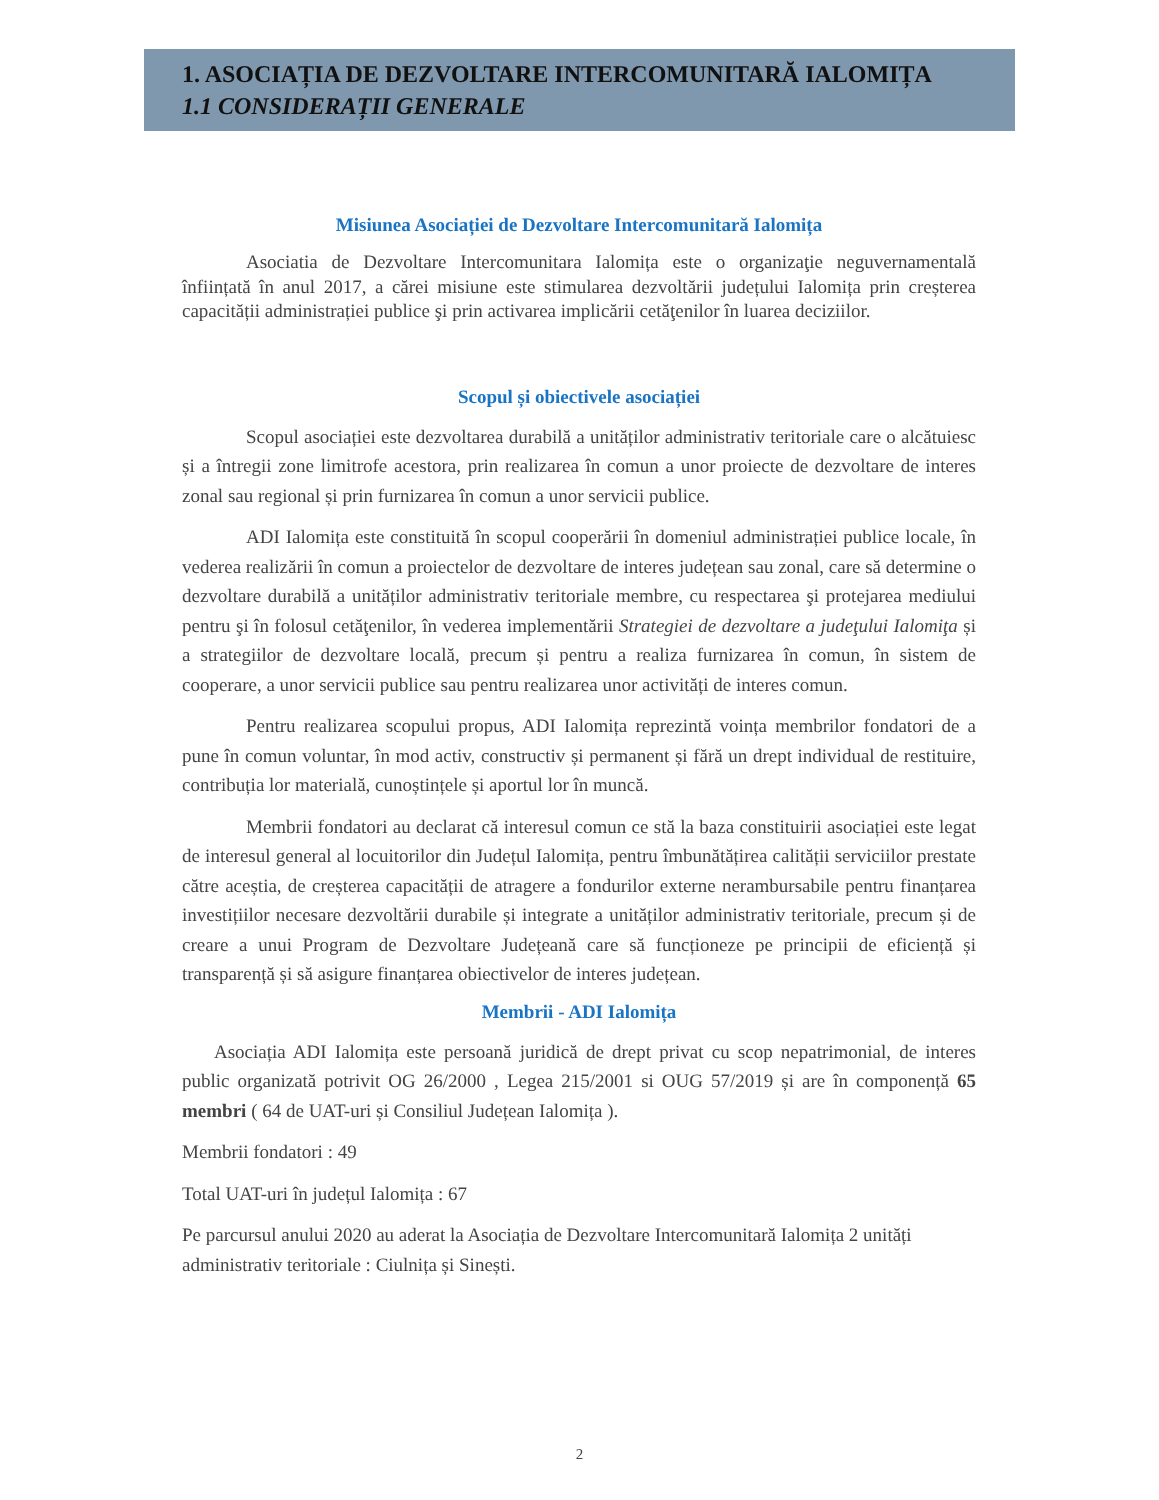1. ASOCIAȚIA DE DEZVOLTARE INTERCOMUNITARĂ IALOMIȚA
1.1 CONSIDERAȚII GENERALE
Misiunea Asociației de Dezvoltare Intercomunitară Ialomița
Asociatia de Dezvoltare Intercomunitara Ialomița este o organizaţie neguvernamentală înființată în anul 2017, a cărei misiune este stimularea dezvoltării județului Ialomița prin creșterea capacității administrației publice şi prin activarea implicării cetăţenilor în luarea deciziilor.
Scopul și obiectivele asociației
Scopul asociației este dezvoltarea durabilă a unităților administrativ teritoriale care o alcătuiesc și a întregii zone limitrofe acestora, prin realizarea în comun a unor proiecte de dezvoltare de interes zonal sau regional și prin furnizarea în comun a unor servicii publice.
ADI Ialomița este constituită în scopul cooperării în domeniul administrației publice locale, în vederea realizării în comun a proiectelor de dezvoltare de interes județean sau zonal, care să determine o dezvoltare durabilă a unităților administrativ teritoriale membre, cu respectarea şi protejarea mediului pentru şi în folosul cetăţenilor, în vederea implementării Strategiei de dezvoltare a judeţului Ialomiţa și a strategiilor de dezvoltare locală, precum și pentru a realiza furnizarea în comun, în sistem de cooperare, a unor servicii publice sau pentru realizarea unor activități de interes comun.
Pentru realizarea scopului propus, ADI Ialomița reprezintă voința membrilor fondatori de a pune în comun voluntar, în mod activ, constructiv și permanent și fără un drept individual de restituire, contribuția lor materială, cunoștințele și aportul lor în muncă.
Membrii fondatori au declarat că interesul comun ce stă la baza constituirii asociației este legat de interesul general al locuitorilor din Județul Ialomița, pentru îmbunătățirea calității serviciilor prestate către aceștia, de creșterea capacității de atragere a fondurilor externe nerambursabile pentru finanțarea investițiilor necesare dezvoltării durabile și integrate a unităților administrativ teritoriale, precum și de creare a unui Program de Dezvoltare Județeană care să funcționeze pe principii de eficiență și transparență și să asigure finanțarea obiectivelor de interes județean.
Membrii - ADI Ialomița
Asociația ADI Ialomița este persoană juridică de drept privat cu scop nepatrimonial, de interes public organizată potrivit OG 26/2000 , Legea 215/2001 si OUG 57/2019 și are în componență 65 membri ( 64 de UAT-uri și Consiliul Județean Ialomița ).
Membrii fondatori : 49
Total UAT-uri în județul Ialomița : 67
Pe parcursul anului 2020 au aderat la Asociația de Dezvoltare Intercomunitară Ialomița 2 unități administrativ teritoriale : Ciulnița și Sinești.
2